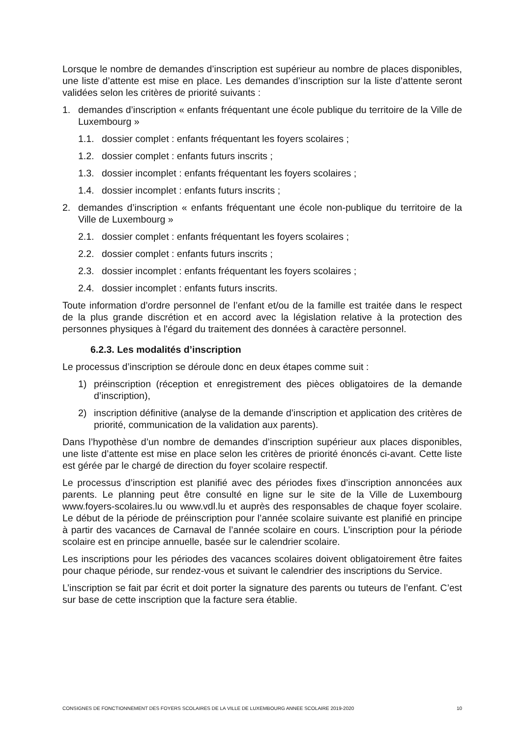Lorsque le nombre de demandes d’inscription est supérieur au nombre de places disponibles, une liste d’attente est mise en place. Les demandes d’inscription sur la liste d’attente seront validées selon les critères de priorité suivants :
1. demandes d’inscription « enfants fréquentant une école publique du territoire de la Ville de Luxembourg »
1.1. dossier complet : enfants fréquentant les foyers scolaires ;
1.2. dossier complet : enfants futurs inscrits ;
1.3. dossier incomplet : enfants fréquentant les foyers scolaires ;
1.4. dossier incomplet : enfants futurs inscrits ;
2. demandes d’inscription « enfants fréquentant une école non-publique du territoire de la Ville de Luxembourg »
2.1. dossier complet : enfants fréquentant les foyers scolaires ;
2.2. dossier complet : enfants futurs inscrits ;
2.3. dossier incomplet : enfants fréquentant les foyers scolaires ;
2.4. dossier incomplet : enfants futurs inscrits.
Toute information d’ordre personnel de l’enfant et/ou de la famille est traitée dans le respect de la plus grande discrétion et en accord avec la législation relative à la protection des personnes physiques à l'égard du traitement des données à caractère personnel.
6.2.3. Les modalités d’inscription
Le processus d’inscription se déroule donc en deux étapes comme suit :
1) préinscription (réception et enregistrement des pièces obligatoires de la demande d’inscription),
2) inscription définitive (analyse de la demande d’inscription et application des critères de priorité, communication de la validation aux parents).
Dans l’hypothèse d’un nombre de demandes d’inscription supérieur aux places disponibles, une liste d’attente est mise en place selon les critères de priorité énoncés ci-avant. Cette liste est gérée par le chargé de direction du foyer scolaire respectif.
Le processus d’inscription est planifié avec des périodes fixes d’inscription annoncées aux parents. Le planning peut être consulté en ligne sur le site de la Ville de Luxembourg www.foyers-scolaires.lu ou www.vdl.lu et auprès des responsables de chaque foyer scolaire. Le début de la période de préinscription pour l’année scolaire suivante est planifié en principe à partir des vacances de Carnaval de l’année scolaire en cours. L’inscription pour la période scolaire est en principe annuelle, basée sur le calendrier scolaire.
Les inscriptions pour les périodes des vacances scolaires doivent obligatoirement être faites pour chaque période, sur rendez-vous et suivant le calendrier des inscriptions du Service.
L’inscription se fait par écrit et doit porter la signature des parents ou tuteurs de l’enfant. C’est sur base de cette inscription que la facture sera établie.
CONSIGNES DE FONCTIONNEMENT DES FOYERS SCOLAIRES DE LA VILLE DE LUXEMBOURG ANNEE SCOLAIRE 2019-2020 10